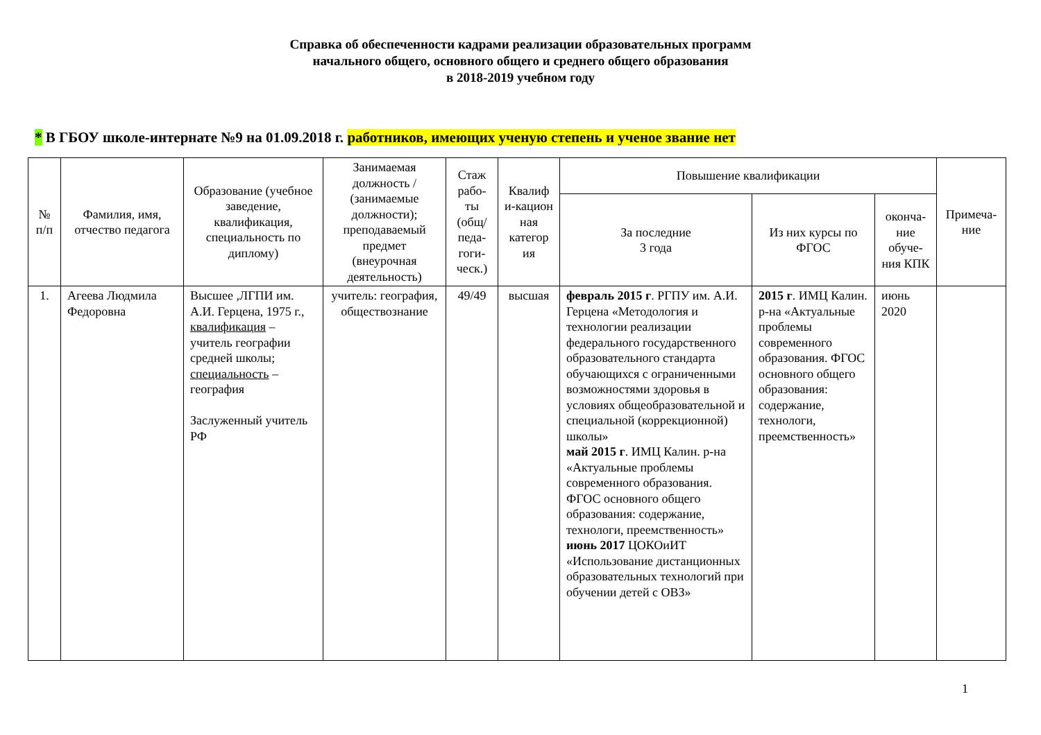Справка об обеспеченности кадрами реализации образовательных программ
начального общего, основного общего и среднего общего образования
в 2018-2019 учебном году
* В ГБОУ школе-интернате №9 на 01.09.2018 г. работников, имеющих ученую степень и ученое звание нет
| № п/п | Фамилия, имя, отчество педагога | Образование (учебное заведение, квалификация, специальность по диплому) | Занимаемая должность / (занимаемые должности); преподаваемый предмет (внеурочная деятельность) | Стаж рабо-ты (общ/ педа-гоги-ческ.) | Квалиф и-кацион ная категор ия | Повышение квалификации | | | Примеча-ние |
| --- | --- | --- | --- | --- | --- | --- | --- | --- | --- |
| | | | | | | За последние 3 года | Из них курсы по ФГОС | оконча-ние обуче-ния КПК | |
| 1. | Агеева Людмила Федоровна | Высшее ,ЛГПИ им. А.И. Герцена, 1975 г., квалификация – учитель географии средней школы; специальность – география Заслуженный учитель РФ | учитель: география, обществознание | 49/49 | высшая | февраль 2015 г . РГПУ им. А.И. Герцена «Методология и технологии реализации федерального государственного образовательного стандарта обучающихся с ограниченными возможностями здоровья в условиях общеобразовательной и специальной (коррекционной) школы» май 2015 г . ИМЦ Калин. р-на «Актуальные проблемы современного образования. ФГОС основного общего образования: содержание, технологи, преемственность» июнь 2017 ЦОКОиИТ «Использование дистанционных образовательных технологий при обучении детей с ОВЗ» | 2015 г . ИМЦ Калин. р-на «Актуальные проблемы современного образования. ФГОС основного общего образования: содержание, технологи, преемственность» | июнь 2020 | |
1